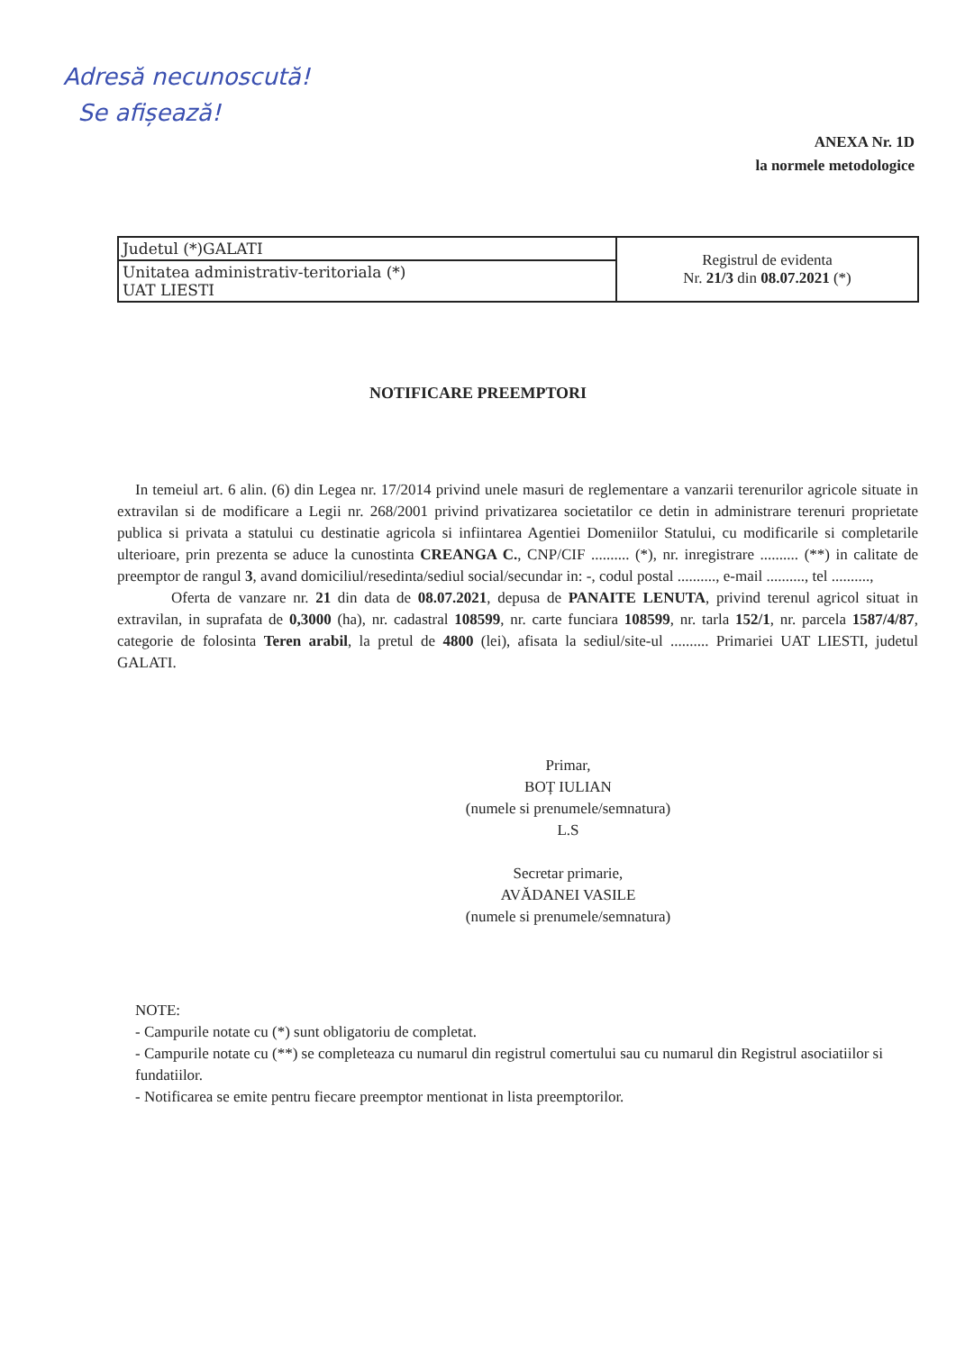Adresă necunoscută!
Se afișează!
ANEXA Nr. 1D
la normele metodologice
| Judetul (*)GALATI | Registrul de evidenta Nr. 21/3 din 08.07.2021 (*) |
| Unitatea administrativ-teritoriala (*) UAT LIESTI | |
NOTIFICARE PREEMPTORI
In temeiul art. 6 alin. (6) din Legea nr. 17/2014 privind unele masuri de reglementare a vanzarii terenurilor agricole situate in extravilan si de modificare a Legii nr. 268/2001 privind privatizarea societatilor ce detin in administrare terenuri proprietate publica si privata a statului cu destinatie agricola si infiintarea Agentiei Domeniilor Statului, cu modificarile si completarile ulterioare, prin prezenta se aduce la cunostinta CREANGA C., CNP/CIF .......... (*), nr. inregistrare .......... (**) in calitate de preemptor de rangul 3, avand domiciliul/resedinta/sediul social/secundar in: -, codul postal .........., e-mail .........., tel ..........,
Oferta de vanzare nr. 21 din data de 08.07.2021, depusa de PANAITE LENUTA, privind terenul agricol situat in extravilan, in suprafata de 0,3000 (ha), nr. cadastral 108599, nr. carte funciara 108599, nr. tarla 152/1, nr. parcela 1587/4/87, categorie de folosinta Teren arabil, la pretul de 4800 (lei), afisata la sediul/site-ul .......... Primariei UAT LIESTI, judetul GALATI.
Primar,
BOȚ IULIAN
(numele si prenumele/semnatura)
L.S
Secretar primarie,
AVĂDANEI VASILE
(numele si prenumele/semnatura)
NOTE:
- Campurile notate cu (*) sunt obligatoriu de completat.
- Campurile notate cu (**) se completeaza cu numarul din registrul comertului sau cu numarul din Registrul asociatiilor si fundatiilor.
- Notificarea se emite pentru fiecare preemptor mentionat in lista preemptorilor.